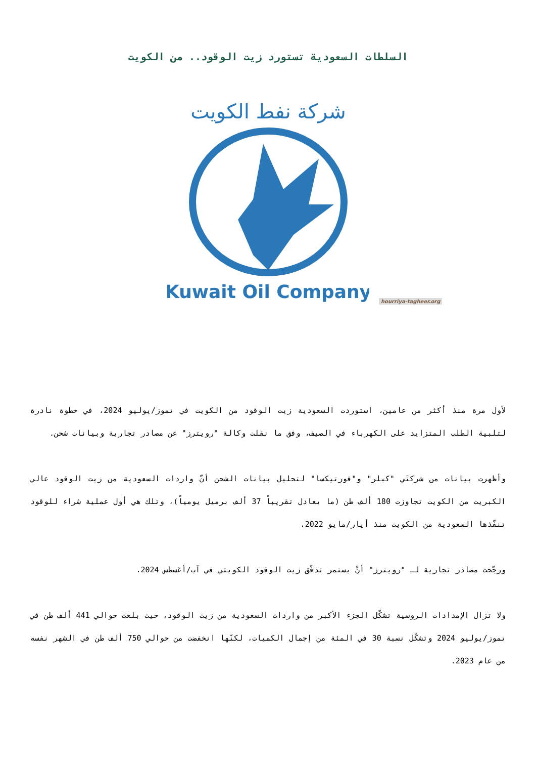السلطات السعودية تستورد زيت الوقود.. من الكويت
شركة نفط الكويت
Kuwait Oil Company
hourriya-tagheer.org
لأول مرة منذ أكثر من عامين، استوردت السعودية زيت الوقود من الكويت في تموز/يوليو 2024، في خطوة نادرة لتلبية الطلب المتزايد على الكهرباء في الصيف، وفق ما نقلت وكالة "رويترز" عن مصادر تجارية وبيانات شحن.
وأظهرت بيانات من شركتَي "كبلر" و"فورتيكسا" لتحليل بيانات الشحن أنّ واردات السعودية من زيت الوقود عالي الكبريت من الكويت تجاوزت 180 ألف طن (ما يعادل تقريباً 37 ألف برميل يومياً)، وتلك هي أول عملية شراء للوقود تنفّذها السعودية من الكويت منذ أيار/مايو 2022.
ورجّحت مصادر تجارية لـ "رويترز" أنْ يستمر تدفّق زيت الوقود الكويتي في آب/أغسطس 2024.
ولا تزال الإمدادات الروسية تشكّل الجزء الأكبر من واردات السعودية من زيت الوقود، حيث بلغت حوالي 441 ألف طن في تموز/يوليو 2024 وتشكّل نسبة 30 في المئة من إجمال الكميات، لكنّها انخفضت من حوالي 750 ألف طن في الشهر نفسه من عام 2023.